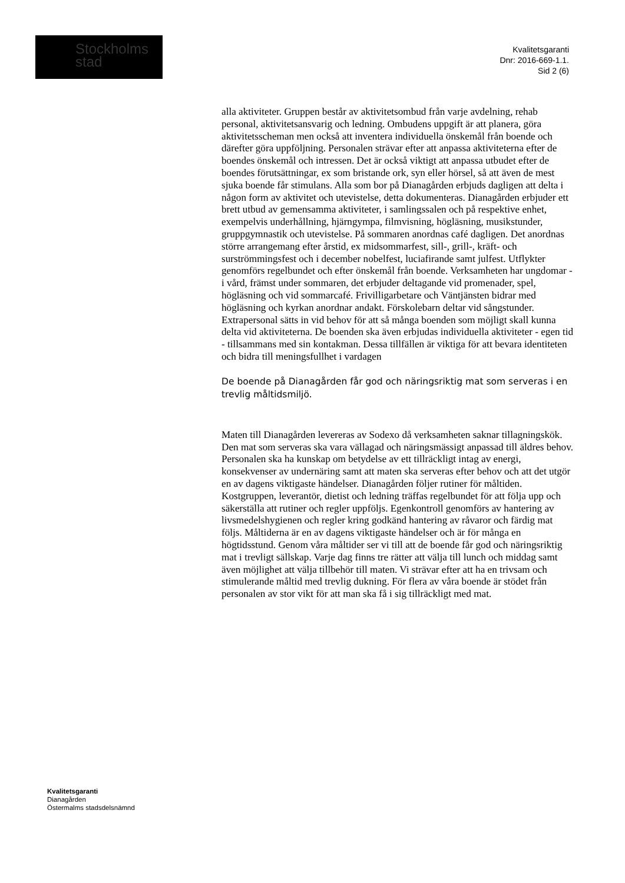Stockholms
stad
Kvalitetsgaranti
Dnr: 2016-669-1.1.
Sid 2 (6)
alla aktiviteter. Gruppen består av aktivitetsombud från varje avdelning, rehab personal, aktivitetsansvarig och ledning. Ombudens uppgift är att planera, göra aktivitetsscheman men också att inventera individuella önskemål från boende och därefter göra uppföljning. Personalen strävar efter att anpassa aktiviteterna efter de boendes önskemål och intressen. Det är också viktigt att anpassa utbudet efter de boendes förutsättningar, ex som bristande ork, syn eller hörsel, så att även de mest sjuka boende får stimulans. Alla som bor på Dianagården erbjuds dagligen att delta i någon form av aktivitet och utevistelse, detta dokumenteras. Dianagården erbjuder ett brett utbud av gemensamma aktiviteter, i samlingssalen och på respektive enhet, exempelvis underhållning, hjärngympa, filmvisning, högläsning, musikstunder, gruppgymnastik och utevistelse. På sommaren anordnas café dagligen. Det anordnas större arrangemang efter årstid, ex midsommarfest, sill-, grill-, kräft- och surströmmingsfest och i december nobelfest, luciafirande samt julfest. Utflykter genomförs regelbundet och efter önskemål från boende. Verksamheten har ungdomar - i vård, främst under sommaren, det erbjuder deltagande vid promenader, spel, högläsning och vid sommarcafé. Frivilligarbetare och Väntjänsten bidrar med högläsning och kyrkan anordnar andakt. Förskolebarn deltar vid sångstunder. Extrapersonal sätts in vid behov för att så många boenden som möjligt skall kunna delta vid aktiviteterna. De boenden ska även erbjudas individuella aktiviteter - egen tid - tillsammans med sin kontakman. Dessa tillfällen är viktiga för att bevara identiteten och bidra till meningsfullhet i vardagen
De boende på Dianagården får god och näringsriktig mat som serveras i en trevlig måltidsmiljö.
Maten till Dianagården levereras av Sodexo då verksamheten saknar tillagningskök. Den mat som serveras ska vara vällagad och näringsmässigt anpassad till äldres behov. Personalen ska ha kunskap om betydelse av ett tillräckligt intag av energi, konsekvenser av undernäring samt att maten ska serveras efter behov och att det utgör en av dagens viktigaste händelser. Dianagården följer rutiner för måltiden. Kostgruppen, leverantör, dietist och ledning träffas regelbundet för att följa upp och säkerställa att rutiner och regler uppföljs. Egenkontroll genomförs av hantering av livsmedelshygienen och regler kring godkänd hantering av råvaror och färdig mat följs. Måltiderna är en av dagens viktigaste händelser och är för många en högtidsstund. Genom våra måltider ser vi till att de boende får god och näringsriktig mat i trevligt sällskap. Varje dag finns tre rätter att välja till lunch och middag samt även möjlighet att välja tillbehör till maten. Vi strävar efter att ha en trivsam och stimulerande måltid med trevlig dukning. För flera av våra boende är stödet från personalen av stor vikt för att man ska få i sig tillräckligt med mat.
Kvalitetsgaranti
Dianagården
Östermalms stadsdelsnämnd